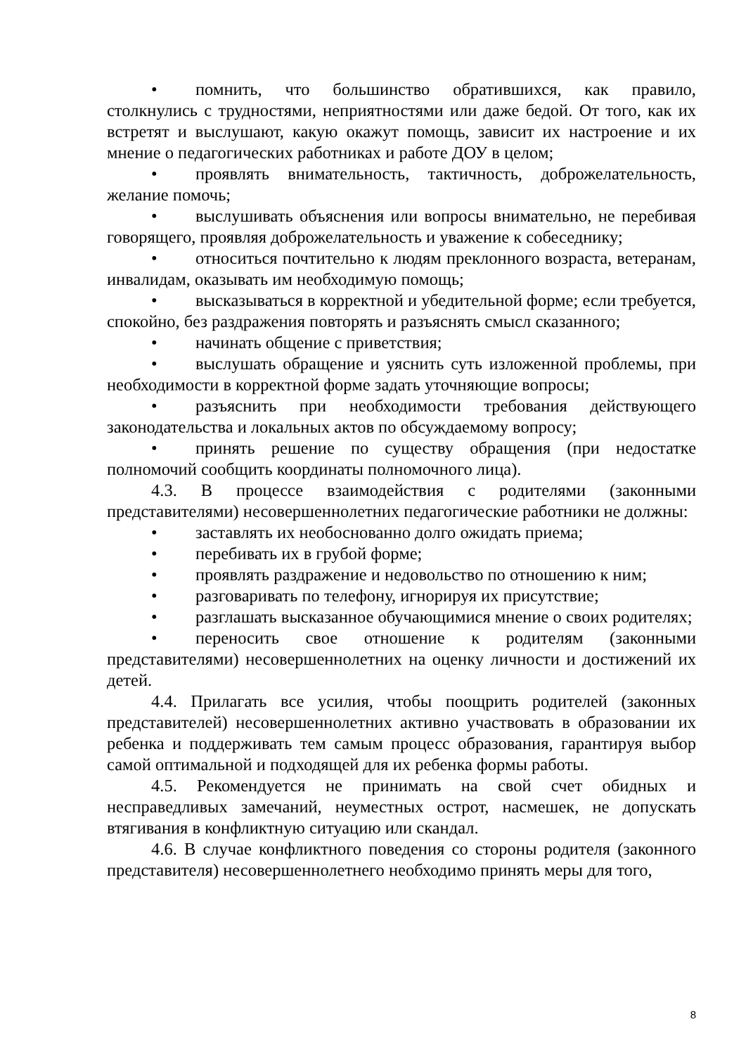• помнить, что большинство обратившихся, как правило, столкнулись с трудностями, неприятностями или даже бедой. От того, как их встретят и выслушают, какую окажут помощь, зависит их настроение и их мнение о педагогических работниках и работе ДОУ в целом;
• проявлять внимательность, тактичность, доброжелательность, желание помочь;
• выслушивать объяснения или вопросы внимательно, не перебивая говорящего, проявляя доброжелательность и уважение к собеседнику;
• относиться почтительно к людям преклонного возраста, ветеранам, инвалидам, оказывать им необходимую помощь;
• высказываться в корректной и убедительной форме; если требуется, спокойно, без раздражения повторять и разъяснять смысл сказанного;
• начинать общение с приветствия;
• выслушать обращение и уяснить суть изложенной проблемы, при необходимости в корректной форме задать уточняющие вопросы;
• разъяснить при необходимости требования действующего законодательства и локальных актов по обсуждаемому вопросу;
• принять решение по существу обращения (при недостатке полномочий сообщить координаты полномочного лица).
4.3. В процессе взаимодействия с родителями (законными представителями) несовершеннолетних педагогические работники не должны:
• заставлять их необоснованно долго ожидать приема;
• перебивать их в грубой форме;
• проявлять раздражение и недовольство по отношению к ним;
• разговаривать по телефону, игнорируя их присутствие;
• разглашать высказанное обучающимися мнение о своих родителях;
• переносить свое отношение к родителям (законными представителями) несовершеннолетних на оценку личности и достижений их детей.
4.4. Прилагать все усилия, чтобы поощрить родителей (законных представителей) несовершеннолетних активно участвовать в образовании их ребенка и поддерживать тем самым процесс образования, гарантируя выбор самой оптимальной и подходящей для их ребенка формы работы.
4.5. Рекомендуется не принимать на свой счет обидных и несправедливых замечаний, неуместных острот, насмешек, не допускать втягивания в конфликтную ситуацию или скандал.
4.6. В случае конфликтного поведения со стороны родителя (законного представителя) несовершеннолетнего необходимо принять меры для того,
8